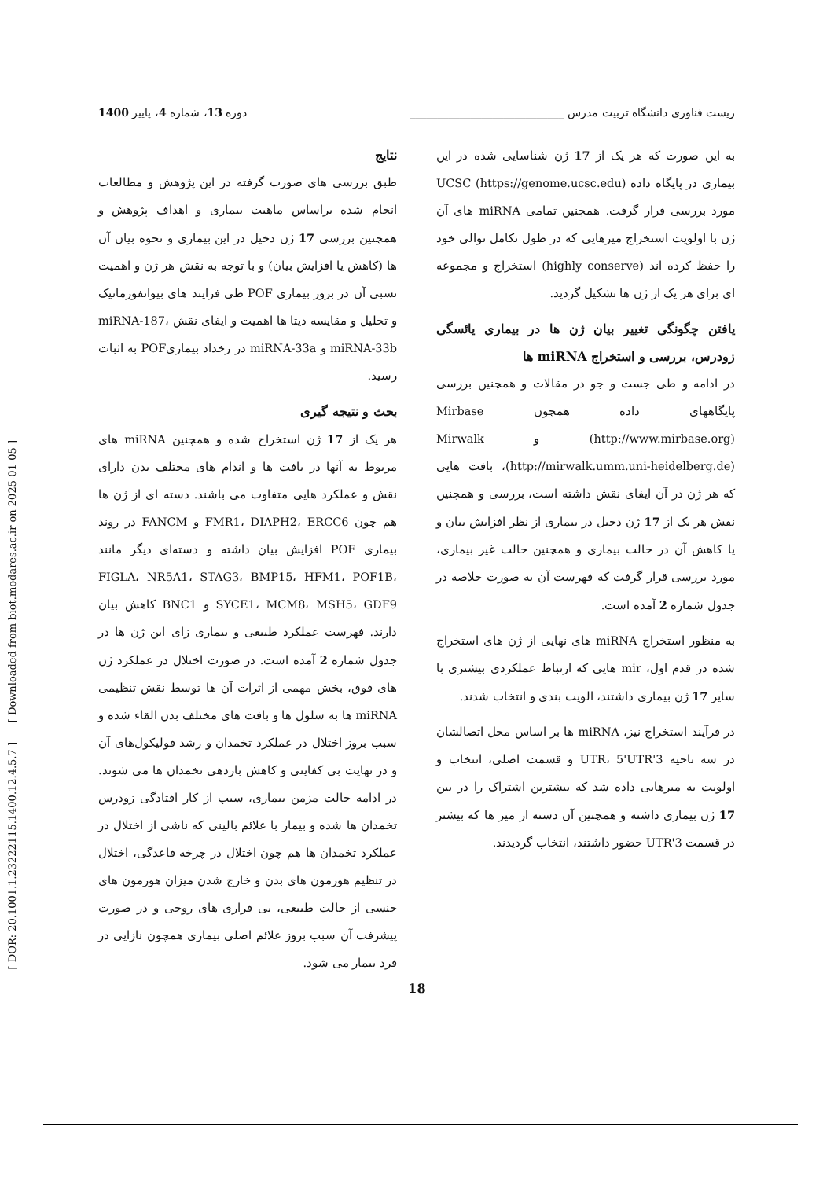[ DOR: 20.1001.1.23222115.1400.12.4.5.7 ] [ Downloaded from biot.modares.ac.ir on 2025-01-05 ]
زیست فناوری دانشگاه تربیت مدرس ____________________________ دوره 13، شماره 4، پاییز 1400
به این صورت که هر یک از 17 ژن شناسایی شده در این بیماری در پایگاه داده UCSC (https://genome.ucsc.edu) مورد بررسی قرار گرفت. همچنین تمامی miRNA های آن ژن با اولویت استخراج میرهایی که در طول تکامل توالی خود را حفظ کرده اند (highly conserve) استخراج و مجموعه ای برای هر یک از ژن ها تشکیل گردید.
یافتن چگونگی تغییر بیان ژن ها در بیماری یائسگی زودرس، بررسی و استخراج miRNA ها
در ادامه و طی جست و جو در مقالات و همچنین بررسی پایگاههای داده همچون Mirbase (http://www.mirbase.org) و Mirwalk (http://mirwalk.umm.uni-heidelberg.de)، بافت هایی که هر ژن در آن ایفای نقش داشته است، بررسی و همچنین نقش هر یک از 17 ژن دخیل در بیماری از نظر افزایش بیان و یا کاهش آن در حالت بیماری و همچنین حالت غیر بیماری، مورد بررسی قرار گرفت که فهرست آن به صورت خلاصه در جدول شماره 2 آمده است.
به منظور استخراج miRNA های نهایی از ژن های استخراج شده در قدم اول، mir هایی که ارتباط عملکردی بیشتری با سایر 17 ژن بیماری داشتند، الویت بندی و انتخاب شدند.
در فرآیند استخراج نیز، miRNA ها بر اساس محل اتصالشان در سه ناحیه 3'UTR، 5'UTR و قسمت اصلی، انتخاب و اولویت به میرهایی داده شد که بیشترین اشتراک را در بین 17 ژن بیماری داشته و همچنین آن دسته از میر ها که بیشتر در قسمت 3'UTR حضور داشتند، انتخاب گردیدند.
نتایج
طبق بررسی های صورت گرفته در این پژوهش و مطالعات انجام شده براساس ماهیت بیماری و اهداف پژوهش و همچنین بررسی 17 ژن دخیل در این بیماری و نحوه بیان آن ها (کاهش یا افزایش بیان) و با توجه به نقش هر ژن و اهمیت نسبی آن در بروز بیماری POF طی فرایند های بیوانفورماتیک و تحلیل و مقایسه دیتا ها اهمیت و ایفای نقش miRNA-187، miRNA-33b و miRNA-33a در رخداد بیماریPOF به اثبات رسید.
بحث و نتیجه گیری
هر یک از 17 ژن استخراج شده و همچنین miRNA های مربوط به آنها در بافت ها و اندام های مختلف بدن دارای نقش و عملکرد هایی متفاوت می باشند. دسته ای از ژن ها هم چون FMR1، DIAPH2، ERCC6 و FANCM در روند بیماری POF افزایش بیان داشته و دسته‌ای دیگر مانند FIGLA، NR5A1، STAG3، BMP15، HFM1، POF1B، SYCE1، MCM8، MSH5، GDF9 و BNC1 کاهش بیان دارند. فهرست عملکرد طبیعی و بیماری زای این ژن ها در جدول شماره 2 آمده است. در صورت اختلال در عملکرد ژن های فوق، بخش مهمی از اثرات آن ها توسط نقش تنظیمی miRNA ها به سلول ها و بافت های مختلف بدن القاء شده و سبب بروز اختلال در عملکرد تخمدان و رشد فولیکول‌های آن و در نهایت بی کفایتی و کاهش بازدهی تخمدان ها می شوند. در ادامه حالت مزمن بیماری، سبب از کار افتادگی زودرس تخمدان ها شده و بیمار با علائم بالینی که ناشی از اختلال در عملکرد تخمدان ها هم چون اختلال در چرخه قاعدگی، اختلال در تنظیم هورمون های بدن و خارج شدن میزان هورمون های جنسی از حالت طبیعی، بی قراری های روحی و در صورت پیشرفت آن سبب بروز علائم اصلی بیماری همچون نازایی در فرد بیمار می شود.
18